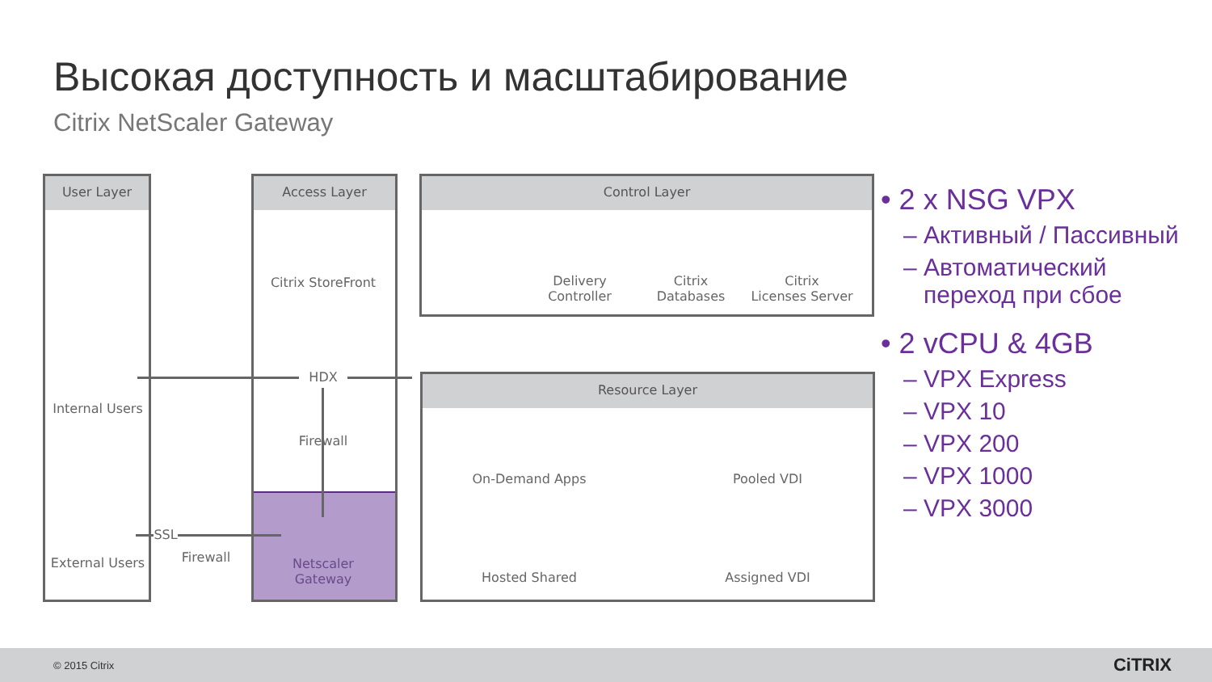Высокая доступность и масштабирование
Citrix NetScaler Gateway
User Layer Access Layer Control Layer
Resource Layer
Internal Users
External Users
SSL
Firewall
Citrix StoreFront
HDX
Firewall
Netscaler
Gateway
Delivery
Controller
Citrix
Databases
Citrix
Licenses Server
On-Demand Apps Pooled VDI
Hosted Shared Assigned VDI
• 2 x NSG VPX
– Активный / Пассивный
– Автоматический
переход при сбое
• 2 vCPU & 4GB
– VPX Express
– VPX 10
– VPX 200
– VPX 1000
– VPX 3000
© 2015 Citrix CiTRIX